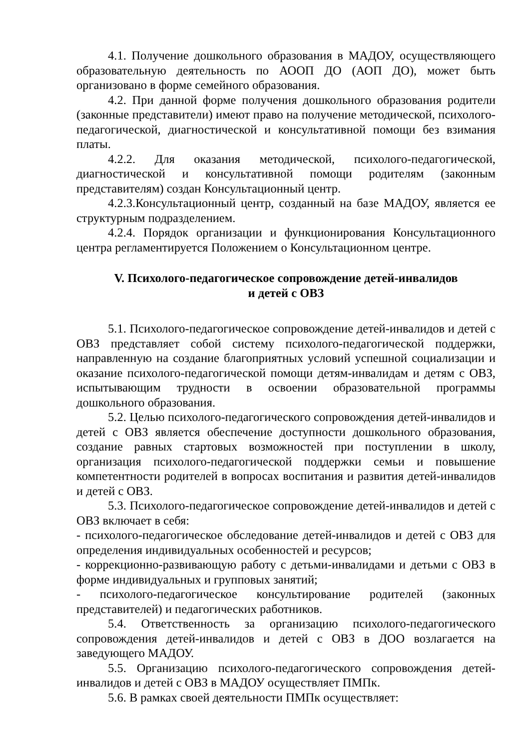4.1. Получение дошкольного образования в МАДОУ, осуществляющего образовательную деятельность по АООП ДО (АОП ДО), может быть организовано в форме семейного образования.
4.2. При данной форме получения дошкольного образования родители (законные представители) имеют право на получение методической, психолого-педагогической, диагностической и консультативной помощи без взимания платы.
4.2.2. Для оказания методической, психолого-педагогической, диагностической и консультативной помощи родителям (законным представителям) создан Консультационный центр.
4.2.3.Консультационный центр, созданный на базе МАДОУ, является ее структурным подразделением.
4.2.4. Порядок организации и функционирования Консультационного центра регламентируется Положением о Консультационном центре.
V. Психолого-педагогическое сопровождение детей-инвалидов
и детей с ОВЗ
5.1. Психолого-педагогическое сопровождение детей-инвалидов и детей с ОВЗ представляет собой систему психолого-педагогической поддержки, направленную на создание благоприятных условий успешной социализации и оказание психолого-педагогической помощи детям-инвалидам и детям с ОВЗ, испытывающим трудности в освоении образовательной программы дошкольного образования.
5.2. Целью психолого-педагогического сопровождения детей-инвалидов и детей с ОВЗ является обеспечение доступности дошкольного образования, создание равных стартовых возможностей при поступлении в школу, организация психолого-педагогической поддержки семьи и повышение компетентности родителей в вопросах воспитания и развития детей-инвалидов и детей с ОВЗ.
5.3. Психолого-педагогическое сопровождение детей-инвалидов и детей с ОВЗ включает в себя:
- психолого-педагогическое обследование детей-инвалидов и детей с ОВЗ для определения индивидуальных особенностей и ресурсов;
- коррекционно-развивающую работу с детьми-инвалидами и детьми с ОВЗ в форме индивидуальных и групповых занятий;
- психолого-педагогическое консультирование родителей (законных представителей) и педагогических работников.
5.4. Ответственность за организацию психолого-педагогического сопровождения детей-инвалидов и детей с ОВЗ в ДОО возлагается на заведующего МАДОУ.
5.5. Организацию психолого-педагогического сопровождения детей-инвалидов и детей с ОВЗ в МАДОУ осуществляет ПМПк.
5.6. В рамках своей деятельности ПМПк осуществляет: